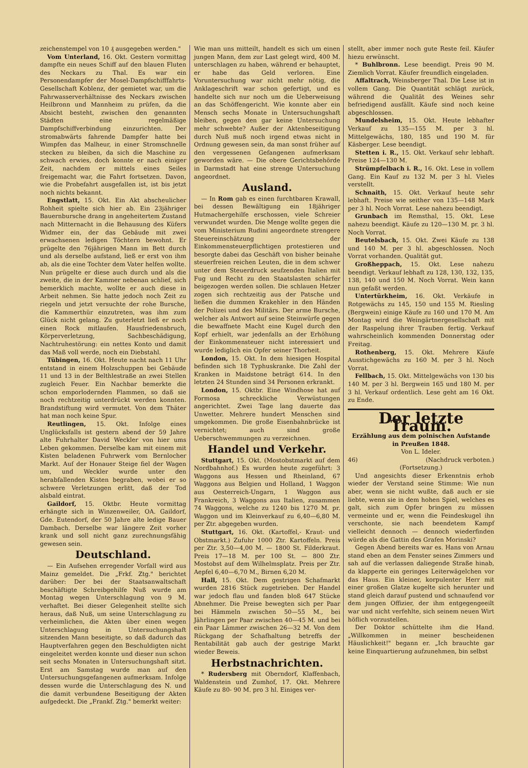zeichenstempel von 10 ₰ ausgegeben werden."
Vom Unterland, 16. Okt. Gestern vormittag dampfte ein neues Schiff auf den blauen Fluten des Neckars zu Thal. Es war ein Personendampfer der Mosel-Dampfschifffahrts-Gesellschaft Koblenz, der gemietet war, um die Fahrwasserverhältnisse des Neckars zwischen Heilbronn und Mannheim zu prüfen, da die Absicht besteht, zwischen den genannten Städten eine regelmäßige Dampfschiffverbindung einzurichten. Der stromabwärts fahrende Dampfer hatte bei Wimpfen das Malheur, in einer Stromschnelle stecken zu bleiben, da sich die Maschine zu schwach erwies, doch konnte er nach einiger Zeit, nachdem er mittels eines Seiles freigemacht war, die Fahrt fortsetzen. Davon, wie die Probefahrt ausgefallen ist, ist bis jetzt noch nichts bekannt.
Engstlatt, 15. Okt. Ein Akt abscheulicher Rohheit spielte sich hier ab. Ein 23jähriger Bauernbursche drang in angeheitertem Zustand nach Mitternacht in die Behausung des Küfers Widmer ein, der das Gebäude mit zwei erwachsenen ledigen Töchtern bewohnt. Er prügelte den 76jährigen Mann im Bett durch und als derselbe aufstand, ließ er erst von ihm ab, als die eine Tochter dem Vater helfen wollte. Nun prügelte er diese auch durch und als die zweite, die in der Kammer nebenan schlief, sich bemerklich machte, wollte er auch diese in Arbeit nehmen. Sie hatte jedoch noch Zeit zu riegeln und jetzt versuchte der rohe Bursche, die Kammerthür einzutreten, was ihm zum Glück nicht gelang. Zu guterletzt ließ er noch einen Rock mitlaufen. Hausfriedensbruch, Körperverletzung, Sachbeschädigung, Nachtruhestörung: ein nettes Konto und damit das Maß voll werde, noch ein Diebstahl.
Tübingen, 16. Okt. Heute nacht nach 11 Uhr entstand in einem Holzschuppen bei Gebäude 11 und 13 in der Belthlestraße an zwei Stellen zugleich Feuer. Ein Nachbar bemerkte die schon emporlodernden Flammen, so daß sie noch rechtzeitig unterdrückt werden konnten. Brandstiftung wird vermutet. Von dem Thäter hat man noch keine Spur.
Reutlingen, 15. Okt. Infolge eines Unglücksfalls ist gestern abend der 59 Jahre alte Fuhrhalter David Weckler von hier ums Leben gekommen. Derselbe kam mit einem mit Kisten beladenen Fuhrwerk vom Bernlocher Markt. Auf der Honauer Steige fiel der Wagen um, und Weckler wurde unter den herabfallenden Kisten begraben, wobei er so schwere Verletzungen erlitt, daß der Tod alsbald eintrat.
Gaildorf, 15. Oktbr. Heute vormittag erhängte sich in Winzenweiler, OA. Gaildorf, Gde. Eutendorf, der 50 Jahre alte ledige Bauer Dambach. Derselbe war längere Zeit vorher krank und soll nicht ganz zurechnungsfähig gewesen sein.
Deutschland.
— Ein Aufsehen erregender Vorfall wird aus Mainz gemeldet. Die „Frkf. Ztg." berichtet darüber: Der bei der Staatsanwaltschaft beschäftigte Schreibgehilfe Nuß wurde am Montag wegen Unterschlagung von 9 M. verhaftet. Bei dieser Gelegenheit stellte sich heraus, daß Nuß, um seine Unterschlagung zu verheimlichen, die Akten über einen wegen Unterschlagung in Untersuchungshaft sitzenden Mann beseitigte, so daß dadurch das Hauptverfahren gegen den Beschuldigten nicht eingeleitet werden konnte und dieser nun schon seit sechs Monaten in Untersuchungshaft sitzt. Erst am Samstag wurde man auf den Untersuchungsgefangenen aufmerksam. Infolge dessen wurde die Unterschlagung des N. und die damit verbundene Beseitigung der Akten aufgedeckt. Die „Frankf. Ztg." bemerkt weiter:
Wie man uns mitteilt, handelt es sich um einen jungen Mann, dem zur Last gelegt wird, 400 M. unterschlagen zu haben, während er behauptet, er habe das Geld verloren. Eine Voruntersuchung war nicht mehr nötig, die Anklageschrift war schon gefertigt, und es handelte sich nur noch um die Ueberweisung an das Schöffengericht. Wie konnte aber ein Mensch sechs Monate in Untersuchungshaft bleiben, gegen den gar keine Untersuchung mehr schwebte? Außer der Aktenbeseitigung durch Nuß muß noch irgend etwas nicht in Ordnung gewesen sein, da man sonst früher auf den vergessenen Gefangenen aufmerksam geworden wäre. — Die obere Gerichtsbehörde in Darmstadt hat eine strenge Untersuchung angeordnet.
Ausland.
— In Rom gab es einen furchtbaren Krawall, bei dessen Bewältigung ein 18jähriger Hutmachergehilfe erschossen, viele Schreier verwundet wurden. Die Menge wollte gegen die vom Ministerium Rudini angeordnete strengere Steuereinschätzung der Einkommensteuerpflichtigen protestieren und besorgte dabei das Geschäft von bisher beinahe steuerfreien reichen Leuten, die in dem schwer unter dem Steuerdruck seufzenden Italien mit Fug und Recht zu den Staatslasten schärfer beigezogen werden sollen. Die schlauen Hetzer zogen sich rechtzeitig aus der Patsche und ließen die dummen Krakehler in den Händen der Polizei und des Militärs. Der arme Bursche, welcher als Antwort auf seine Steinwürfe gegen die bewaffnete Macht eine Kugel durch den Kopf erhielt, war jedenfalls an der Erhöhung der Einkommensteuer nicht interessiert und wurde lediglich ein Opfer seiner Thorheit.
London, 15. Okt. In dem hiesigen Hospital befinden sich 18 Typhuskranke. Die Zahl der Kranken in Maidstone beträgt 614. In den letzten 24 Stunden sind 34 Personen erkrankt.
London, 15. Oktbr. Eine Windhose hat auf Formosa schreckliche Verwüstungen angerichtet. Zwei Tage lang dauerte das Unwetter. Mehrere hundert Menschen sind umgekommen. Die große Eisenbahnbrücke ist vernichtet; auch sind große Ueberschwemmungen zu verzeichnen.
Handel und Verkehr.
Stuttgart, 15. Okt. (Mostobstmarkt auf dem Nordbahnhof.) Es wurden heute zugeführt: 3 Waggons aus Hessen und Rheinland, 67 Waggons aus Belgien und Holland, 1 Waggon aus Oesterreich-Ungarn, 1 Waggon aus Frankreich, 3 Waggons aus Italien, zusammen 74 Waggons, welche zu 1240 bis 1270 M. pr. Waggon und im Kleinverkauf zu 6,40—6,80 M. per Ztr. abgegeben wurden.
Stuttgart, 16. Okt. (Kartoffel,- Kraut- und Obstmarkt.) Zufuhr 1000 Ztr. Kartoffeln. Preis per Ztr. 3,50—4,00 M. — 1800 St. Filderkraut. Preis 17—18 M. per 100 St. — 800 Ztr. Mostobst auf dem Wilhelmsplatz. Preis per Ztr. Aepfel 6,40—6,70 M., Birnen 6,20 M.
Hall, 15. Okt. Dem gestrigen Schafmarkt wurden 2816 Stück zugetrieben. Der Handel war jedoch flau und fanden bloß 647 Stücke Abnehmer. Die Preise bewegten sich per Paar bei Hämmeln zwischen 50—55 M., bei Jährlingen per Paar zwischen 40—45 M. und bei ein Paar Lämmer zwischen 26—32 M. Von dem Rückgang der Schafhaltung betreffs der Rentabilität gab auch der gestrige Markt wieder Beweis.
Herbstnachrichten.
* Rudersberg mit Oberndorf, Klaffenbach, Waldenstein und Zumhof, 17. Okt. Mehrere Käufe zu 80- 90 M. pro 3 hl. Einiges ver-
stellt, aber immer noch gute Reste feil. Käufer hiezu erwünscht.
* Buhlbronn. Lese beendigt. Preis 90 M. Ziemlich Vorrat. Käufer freundlich eingeladen.
Affaltrach, Weinsberger Thal. Die Lese ist in vollem Gang. Die Quantität schlägt zurück, während die Qualität des Weines sehr befriedigend ausfällt. Käufe sind noch keine abgeschlossen.
Mundelsheim, 15. Okt. Heute lebhafter Verkauf zu 135—155 M. per 3 hl. Mittelgewächs, 180, 185 und 190 M. für Käsberger. Lese beendigt.
Stetten i. R., 15. Okt. Verkauf sehr lebhaft. Preise 124—130 M.
Strümpfelbach i. R., 16. Okt. Lese in vollem Gang. Ein Kauf zu 132 M. per 3 hl. Vieles verstellt.
Schnaith, 15. Okt. Verkauf heute sehr lebhaft. Preise wie seither von 135—148 Mark per 3 hl. Noch Vorrat. Lese nahezu beendigt.
Grunbach im Remsthal, 15. Okt. Lese nahezu beendigt. Käufe zu 120—130 M. pr. 3 hl. Noch Vorrat.
Beutelsbach, 15. Okt. Zwei Käufe zu 138 und 140 M. per 3 hl. abgeschlossen. Noch Vorrat vorhanden. Qualität gut.
Großheppach, 15. Okt. Lese nahezu beendigt. Verkauf lebhaft zu 128, 130, 132, 135, 138, 140 und 150 M. Noch Vorrat. Wein kann nun gefaßt werden.
Untertürkheim, 16. Okt. Verkäufe in Rotgewächs zu 145, 150 und 155 M. Riesling (Bergwein) einige Käufe zu 160 und 170 M. Am Montag wird die Weingärtnergesellschaft mit der Raspelung ihrer Trauben fertig. Verkauf wahrscheinlich kommenden Donnerstag oder Freitag.
Rothenberg, 15. Okt. Mehrere Käufe Ausstichgewächs zu 160 M. per 3 hl. Noch Vorrat.
Fellbach, 15. Okt. Mittelgewächs von 130 bis 140 M. per 3 hl. Bergwein 165 und 180 M. per 3 hl. Verkauf ordentlich. Lese geht am 16 Okt. zu Ende.
Der letzte Traum.
Erzählung aus dem polnischen Aufstande in Preußen 1848.
Von L. Ideler.
46) (Nachdruck verboten.)
(Fortsetzung.)
Und angesichts dieser Erkenntnis erhob wieder der Verstand seine Stimme: Wie nun aber, wenn sie nicht wußte, daß auch er sie liebte, wenn sie in dem hohen Spiel, welches es galt, sich zum Opfer bringen zu müssen vermeinte und er, wenn die Feindeskugel ihn verschonte, sie nach beendetem Kampf vielleicht dennoch — dennoch wiederfinden würde als die Gattin des Grafen Morinski?
Gegen Abend bereits war es. Hans von Arnau stand eben an dem Fenster seines Zimmers und sah auf die verlassen daliegende Straße hinab, da klapperte ein geringes Leiterwägelchen vor das Haus. Ein kleiner, korpulenter Herr mit einer großen Glatze kugelte sich herunter und stand gleich darauf pustend und schnaufend vor dem jungen Offizier, der ihm entgegengeeilt war und nicht verfehlte, sich seinem neuen Wirt höflich vorzustellen.
Der Doktor schüttelte ihm die Hand. „Willkommen in meiner bescheidenen Häuslichkeit!" begann er. „Ich brauchte gar keine Einquartierung aufzunehmen, bin selbst